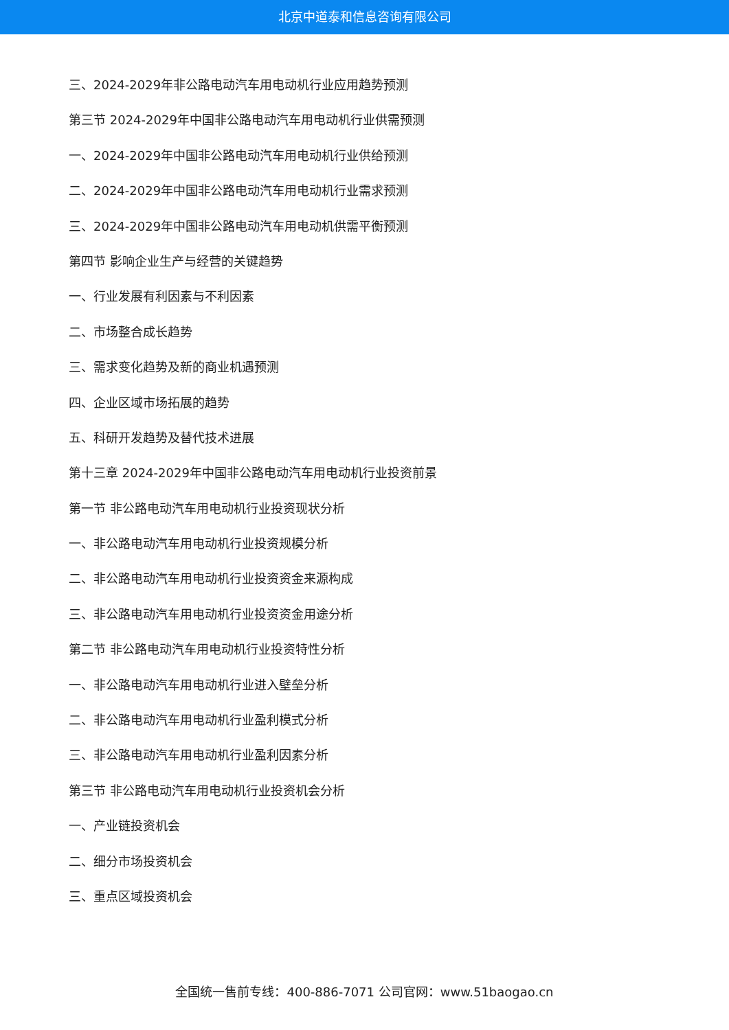北京中道泰和信息咨询有限公司
三、2024-2029年非公路电动汽车用电动机行业应用趋势预测
第三节 2024-2029年中国非公路电动汽车用电动机行业供需预测
一、2024-2029年中国非公路电动汽车用电动机行业供给预测
二、2024-2029年中国非公路电动汽车用电动机行业需求预测
三、2024-2029年中国非公路电动汽车用电动机供需平衡预测
第四节 影响企业生产与经营的关键趋势
一、行业发展有利因素与不利因素
二、市场整合成长趋势
三、需求变化趋势及新的商业机遇预测
四、企业区域市场拓展的趋势
五、科研开发趋势及替代技术进展
第十三章 2024-2029年中国非公路电动汽车用电动机行业投资前景
第一节 非公路电动汽车用电动机行业投资现状分析
一、非公路电动汽车用电动机行业投资规模分析
二、非公路电动汽车用电动机行业投资资金来源构成
三、非公路电动汽车用电动机行业投资资金用途分析
第二节 非公路电动汽车用电动机行业投资特性分析
一、非公路电动汽车用电动机行业进入壁垒分析
二、非公路电动汽车用电动机行业盈利模式分析
三、非公路电动汽车用电动机行业盈利因素分析
第三节 非公路电动汽车用电动机行业投资机会分析
一、产业链投资机会
二、细分市场投资机会
三、重点区域投资机会
全国统一售前专线：400-886-7071 公司官网：www.51baogao.cn